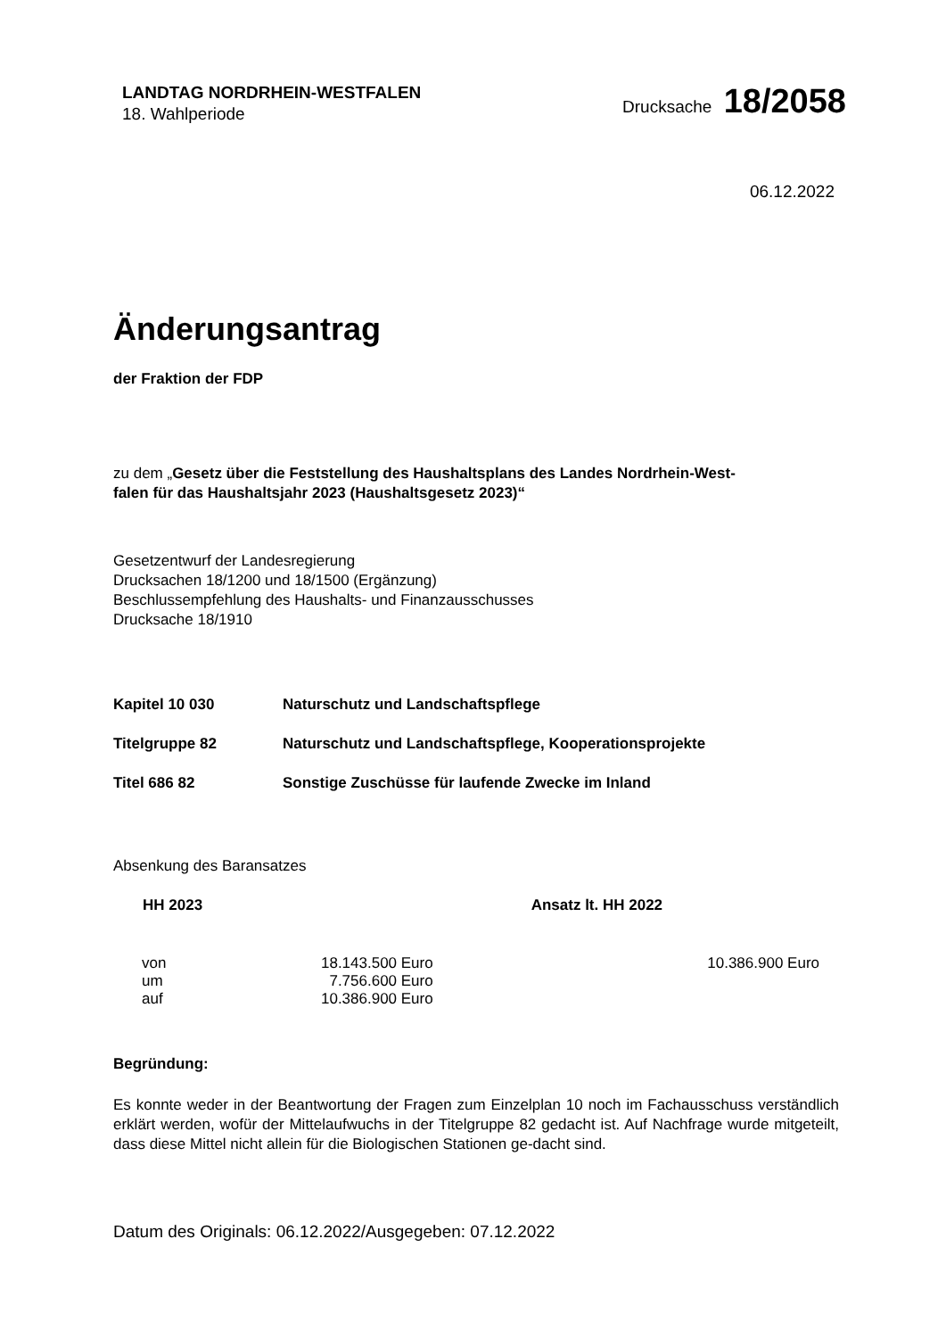LANDTAG NORDRHEIN-WESTFALEN
18. Wahlperiode
Drucksache 18/2058
06.12.2022
Änderungsantrag
der Fraktion der FDP
zu dem „Gesetz über die Feststellung des Haushaltsplans des Landes Nordrhein-West-
falen für das Haushaltsjahr 2023 (Haushaltsgesetz 2023)“
Gesetzentwurf der Landesregierung
Drucksachen 18/1200 und 18/1500 (Ergänzung)
Beschlussempfehlung des Haushalts- und Finanzausschusses
Drucksache 18/1910
| Kapitel 10 030 | Naturschutz und Landschaftspflege |
| Titelgruppe 82 | Naturschutz und Landschaftspflege, Kooperationsprojekte |
| Titel 686 82 | Sonstige Zuschüsse für laufende Zwecke im Inland |
Absenkung des Baransatzes
| HH 2023 | | Ansatz lt. HH 2022 |
| --- | --- | --- |
| von | 18.143.500 Euro | 10.386.900 Euro |
| um | 7.756.600 Euro | |
| auf | 10.386.900 Euro | |
Begründung:
Es konnte weder in der Beantwortung der Fragen zum Einzelplan 10 noch im Fachausschuss verständlich erklärt werden, wofür der Mittelaufwuchs in der Titelgruppe 82 gedacht ist. Auf Nachfrage wurde mitgeteilt, dass diese Mittel nicht allein für die Biologischen Stationen ge-dacht sind.
Datum des Originals: 06.12.2022/Ausgegeben: 07.12.2022